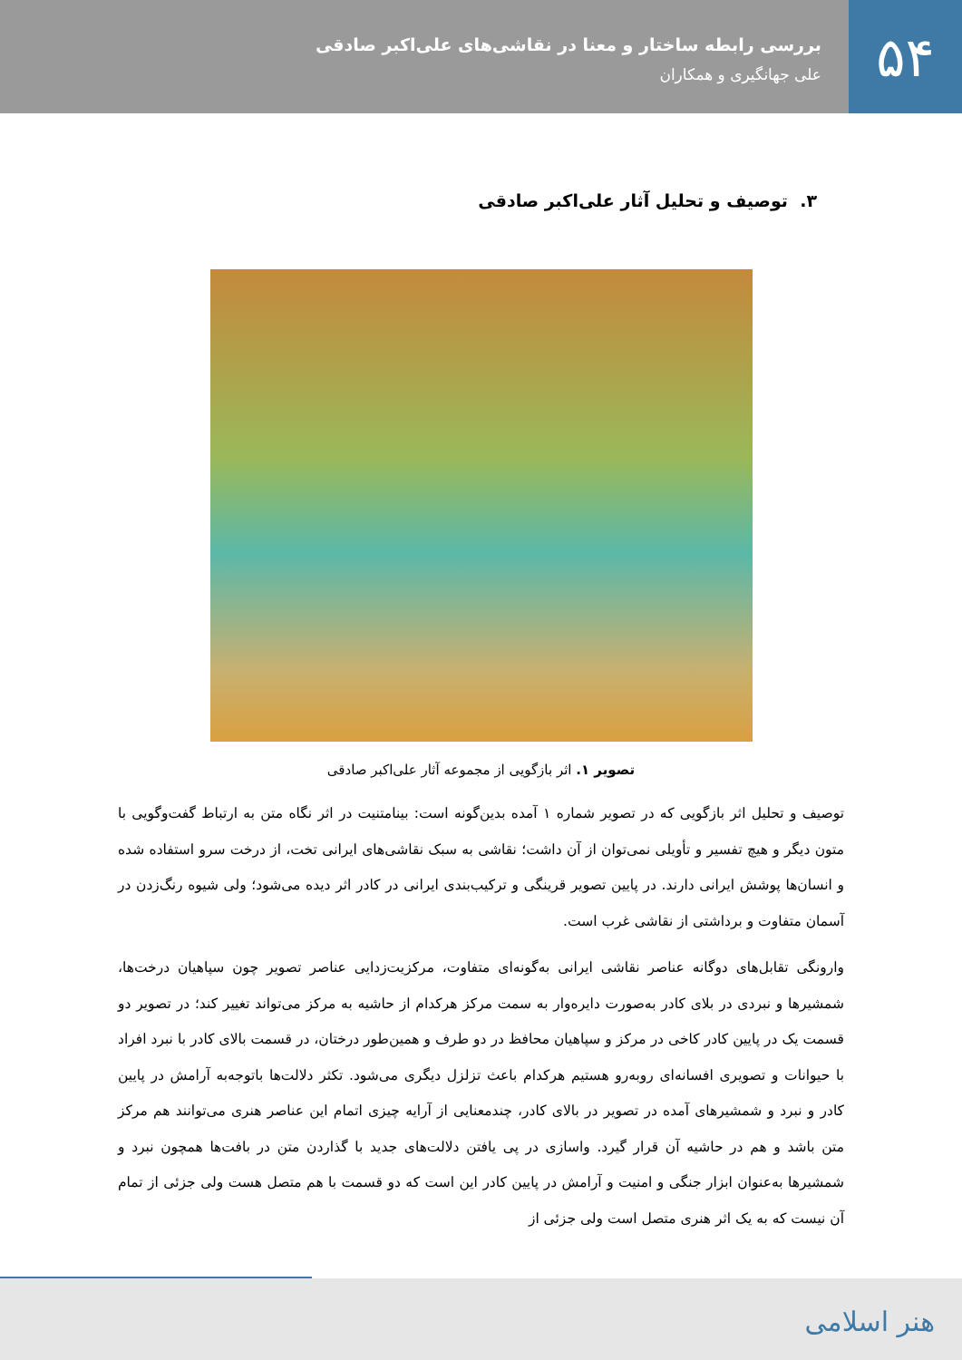۵۴
بررسی رابطه ساختار و معنا در نقاشی‌های علی‌اکبر صادقی
علی جهانگیری و همکاران
۳. توصیف و تحلیل آثار علی‌اکبر صادقی
تصویر ۱. اثر بازگویی از مجموعه آثار علی‌اکبر صادقی
توصیف و تحلیل اثر بازگویی که در تصویر شماره ۱ آمده بدین‌گونه است: بینامتنیت در اثر نگاه متن به ارتباط گفت‌وگویی با متون دیگر و هیچ تفسیر و تأویلی نمی‌توان از آن داشت؛ نقاشی به سبک نقاشی‌های ایرانی تخت، از درخت سرو استفاده شده و انسان‌ها پوشش ایرانی دارند. در پایین تصویر قرینگی و ترکیب‌بندی ایرانی در کادر اثر دیده می‌شود؛ ولی شیوه رنگ‌زدن در آسمان متفاوت و برداشتی از نقاشی غرب است.
وارونگی تقابل‌های دوگانه عناصر نقاشی ایرانی به‌گونه‌ای متفاوت، مرکزیت‌زدایی عناصر تصویر چون سپاهیان درخت‌ها، شمشیرها و نبردی در بلای کادر به‌صورت دایره‌وار به سمت مرکز هرکدام از حاشیه به مرکز می‌تواند تغییر کند؛ در تصویر دو قسمت یک در پایین کادر کاخی در مرکز و سپاهیان محافظ در دو طرف و همین‌طور درختان، در قسمت بالای کادر با نبرد افراد با حیوانات و تصویری افسانه‌ای روبه‌رو هستیم هرکدام باعث تزلزل دیگری می‌شود. تکثر دلالت‌ها باتوجه‌به آرامش در پایین کادر و نبرد و شمشیرهای آمده در تصویر در بالای کادر، چندمعنایی از آرایه چیزی اتمام این عناصر هنری می‌توانند هم مرکز متن باشد و هم در حاشیه آن قرار گیرد. واسازی در پی یافتن دلالت‌های جدید با گذاردن متن در بافت‌ها همچون نبرد و شمشیرها به‌عنوان ابزار جنگی و امنیت و آرامش در پایین کادر این است که دو قسمت با هم متصل هست ولی جزئی از تمام آن نیست که به یک اثر هنری متصل است ولی جزئی از
هنر اسلامی